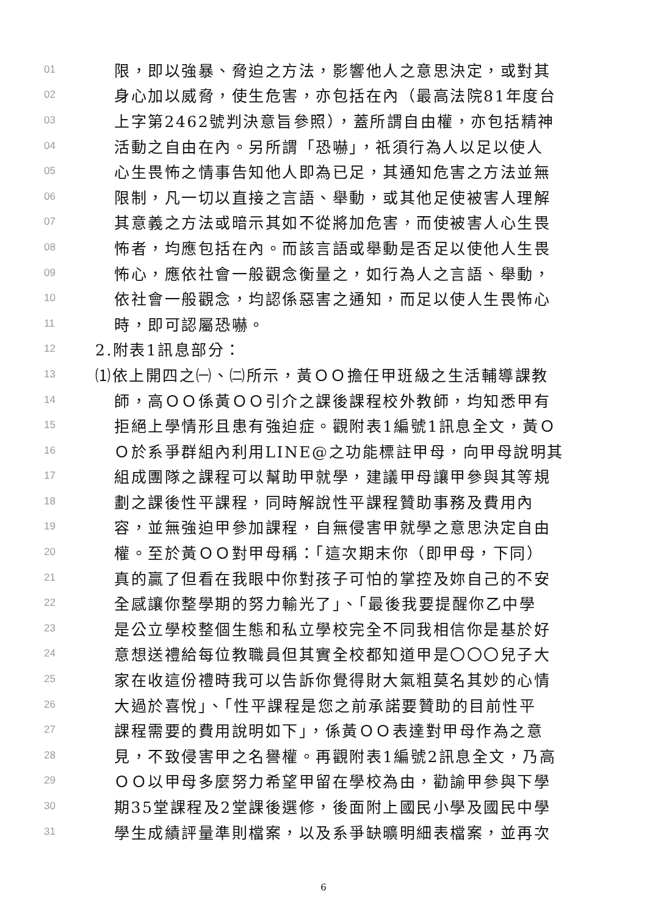01 限，即以強暴、脅迫之方法，影響他人之意思決定，或對其
02 身心加以威脅，使生危害，亦包括在內（最高法院81年度台
03 上字第2462號判決意旨參照），蓋所謂自由權，亦包括精神
04 活動之自由在內。另所謂「恐嚇」，祇須行為人以足以使人
05 心生畏怖之情事告知他人即為已足，其通知危害之方法並無
06 限制，凡一切以直接之言語、舉動，或其他足使被害人理解
07 其意義之方法或暗示其如不從將加危害，而使被害人心生畏
08 怖者，均應包括在內。而該言語或舉動是否足以使他人生畏
09 怖心，應依社會一般觀念衡量之，如行為人之言語、舉動，
10 依社會一般觀念，均認係惡害之通知，而足以使人生畏怖心
11 時，即可認屬恐嚇。
12 2.附表1訊息部分：
13 ⑴依上開四之㈠、㈡所示，黃ＯＯ擔任甲班級之生活輔導課教
14 師，高ＯＯ係黃ＯＯ引介之課後課程校外教師，均知悉甲有
15 拒絕上學情形且患有強迫症。觀附表1編號1訊息全文，黃Ｏ
16 Ｏ於系爭群組內利用LINE@之功能標註甲母，向甲母說明其
17 組成團隊之課程可以幫助甲就學，建議甲母讓甲參與其等規
18 劃之課後性平課程，同時解說性平課程贊助事務及費用內
19 容，並無強迫甲參加課程，自無侵害甲就學之意思決定自由
20 權。至於黃ＯＯ對甲母稱：「這次期末你（即甲母，下同）
21 真的贏了但看在我眼中你對孩子可怕的掌控及妳自己的不安
22 全感讓你整學期的努力輸光了」、「最後我要提醒你乙中學
23 是公立學校整個生態和私立學校完全不同我相信你是基於好
24 意想送禮給每位教職員但其實全校都知道甲是〇〇〇兒子大
25 家在收這份禮時我可以告訴你覺得財大氣粗莫名其妙的心情
26 大過於喜悅」、「性平課程是您之前承諾要贊助的目前性平
27 課程需要的費用說明如下」，係黃ＯＯ表達對甲母作為之意
28 見，不致侵害甲之名譽權。再觀附表1編號2訊息全文，乃高
29 ＯＯ以甲母多麼努力希望甲留在學校為由，勸諭甲參與下學
30 期35堂課程及2堂課後選修，後面附上國民小學及國民中學
31 學生成績評量準則檔案，以及系爭缺曠明細表檔案，並再次
6